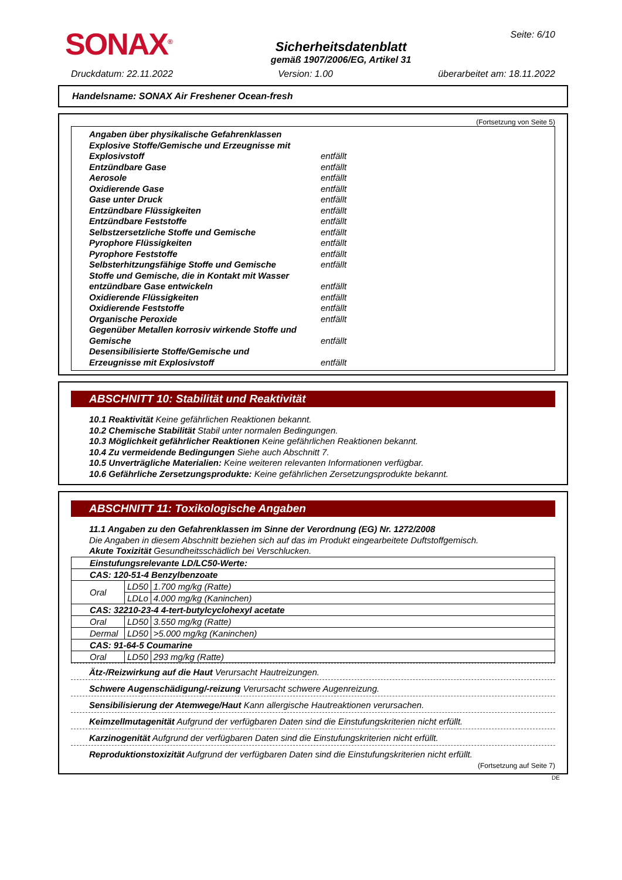SONAX<sup>®</sup>
Sicherheitsdatenblatt
gemäß 1907/2006/EG, Artikel 31
Seite: 6/10
Druckdatum: 22.11.2022 Version: 1.00 überarbeitet am: 18.11.2022
Handelsname: SONAX Air Freshener Ocean-fresh
(Fortsetzung von Seite 5)
Angaben über physikalische Gefahrenklassen
Explosive Stoffe/Gemische und Erzeugnisse mit
Explosivstoff entfällt
Entzündbare Gase entfällt
Aerosole entfällt
Oxidierende Gase entfällt
Gase unter Druck entfällt
Entzündbare Flüssigkeiten entfällt
Entzündbare Feststoffe entfällt
Selbstzersetzliche Stoffe und Gemische entfällt
Pyrophore Flüssigkeiten entfällt
Pyrophore Feststoffe entfällt
Selbsterhitzungsfähige Stoffe und Gemische entfällt
Stoffe und Gemische, die in Kontakt mit Wasser
entzündbare Gase entwickeln entfällt
Oxidierende Flüssigkeiten entfällt
Oxidierende Feststoffe entfällt
Organische Peroxide entfällt
Gegenüber Metallen korrosiv wirkende Stoffe und
Gemische entfällt
Desensibilisierte Stoffe/Gemische und
Erzeugnisse mit Explosivstoff entfällt
ABSCHNITT 10: Stabilität und Reaktivität
10.1 Reaktivität Keine gefährlichen Reaktionen bekannt.
10.2 Chemische Stabilität Stabil unter normalen Bedingungen.
10.3 Möglichkeit gefährlicher Reaktionen Keine gefährlichen Reaktionen bekannt.
10.4 Zu vermeidende Bedingungen Siehe auch Abschnitt 7.
10.5 Unverträgliche Materialien: Keine weiteren relevanten Informationen verfügbar.
10.6 Gefährliche Zersetzungsprodukte: Keine gefährlichen Zersetzungsprodukte bekannt.
ABSCHNITT 11: Toxikologische Angaben
11.1 Angaben zu den Gefahrenklassen im Sinne der Verordnung (EG) Nr. 1272/2008
Die Angaben in diesem Abschnitt beziehen sich auf das im Produkt eingearbeitete Duftstoffgemisch.
Akute Toxizität Gesundheitsschädlich bei Verschlucken.
| Einstufungsrelevante LD/LC50-Werte: | | |
| CAS: 120-51-4 Benzylbenzoate | | |
| Oral | LD50 | 1.700 mg/kg (Ratte) |
| | LDLo | 4.000 mg/kg (Kaninchen) |
| CAS: 32210-23-4 4-tert-butylcyclohexyl acetate | | |
| Oral | LD50 | 3.550 mg/kg (Ratte) |
| Dermal | LD50 | >5.000 mg/kg (Kaninchen) |
| CAS: 91-64-5 Coumarine | | |
| Oral | LD50 | 293 mg/kg (Ratte) |
Ätz-/Reizwirkung auf die Haut Verursacht Hautreizungen.
Schwere Augenschädigung/-reizung Verursacht schwere Augenreizung.
Sensibilisierung der Atemwege/Haut Kann allergische Hautreaktionen verursachen.
Keimzellmutagenität Aufgrund der verfügbaren Daten sind die Einstufungskriterien nicht erfüllt.
Karzinogenität Aufgrund der verfügbaren Daten sind die Einstufungskriterien nicht erfüllt.
Reproduktionstoxizität Aufgrund der verfügbaren Daten sind die Einstufungskriterien nicht erfüllt.
(Fortsetzung auf Seite 7)
DE